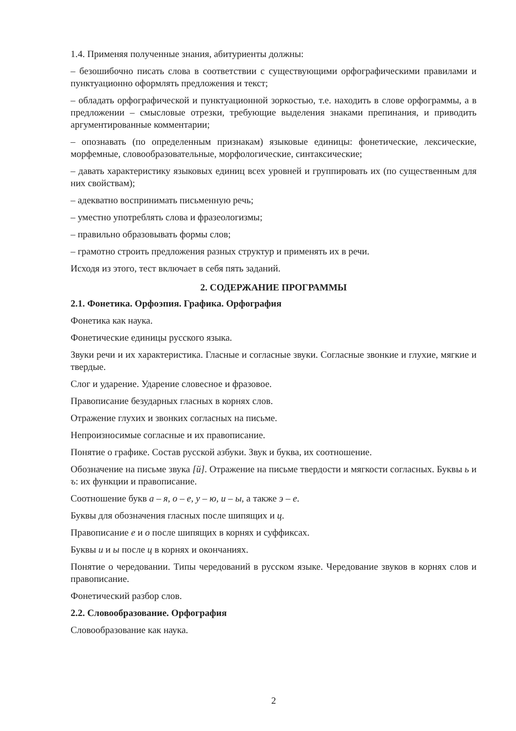1.4. Применяя полученные знания, абитуриенты должны:
– безошибочно писать слова в соответствии с существующими орфографическими правилами и пунктуационно оформлять предложения и текст;
– обладать орфографической и пунктуационной зоркостью, т.е. находить в слове орфограммы, а в предложении – смысловые отрезки, требующие выделения знаками препинания, и приводить аргументированные комментарии;
– опознавать (по определенным признакам) языковые единицы: фонетические, лексические, морфемные, словообразовательные, морфологические, синтаксические;
– давать характеристику языковых единиц всех уровней и группировать их (по существенным для них свойствам);
– адекватно воспринимать письменную речь;
– уместно употреблять слова и фразеологизмы;
– правильно образовывать формы слов;
– грамотно строить предложения разных структур и применять их в речи.
Исходя из этого, тест включает в себя пять заданий.
2. СОДЕРЖАНИЕ ПРОГРАММЫ
2.1. Фонетика. Орфоэпия. Графика. Орфография
Фонетика как наука.
Фонетические единицы русского языка.
Звуки речи и их характеристика. Гласные и согласные звуки. Согласные звонкие и глухие, мягкие и твердые.
Слог и ударение. Ударение словесное и фразовое.
Правописание безударных гласных в корнях слов.
Отражение глухих и звонких согласных на письме.
Непроизносимые согласные и их правописание.
Понятие о графике. Состав русской азбуки. Звук и буква, их соотношение.
Обозначение на письме звука [й]. Отражение на письме твердости и мягкости согласных. Буквы ь и ъ: их функции и правописание.
Соотношение букв а – я, о – е, у – ю, и – ы, а также э – е.
Буквы для обозначения гласных после шипящих и ц.
Правописание е и о после шипящих в корнях и суффиксах.
Буквы и и ы после ц в корнях и окончаниях.
Понятие о чередовании. Типы чередований в русском языке. Чередование звуков в корнях слов и правописание.
Фонетический разбор слов.
2.2. Словообразование. Орфография
Словообразование как наука.
2